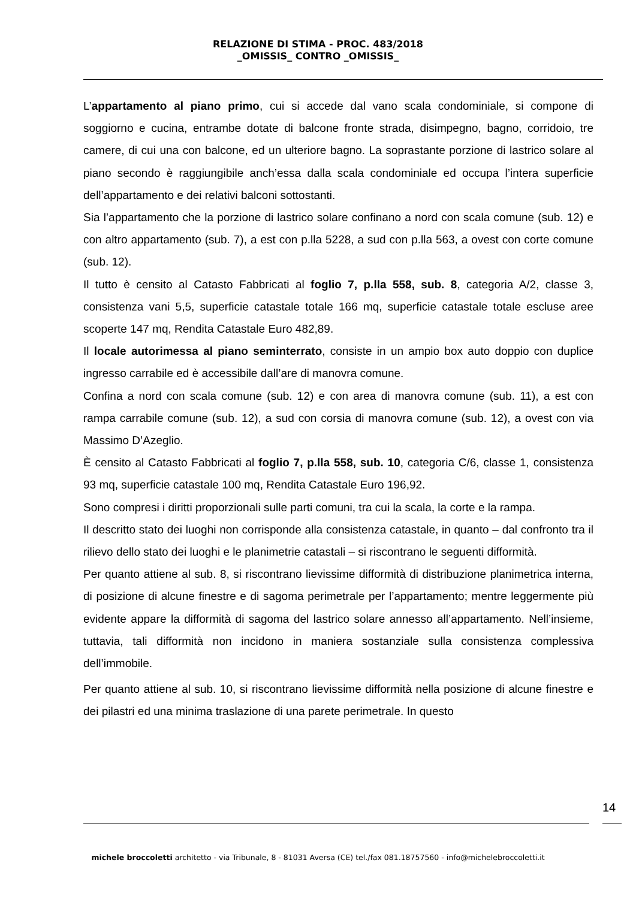RELAZIONE DI STIMA - PROC. 483/2018
_OMISSIS_ CONTRO _OMISSIS_
L’appartamento al piano primo, cui si accede dal vano scala condominiale, si compone di soggiorno e cucina, entrambe dotate di balcone fronte strada, disimpegno, bagno, corridoio, tre camere, di cui una con balcone, ed un ulteriore bagno. La soprastante porzione di lastrico solare al piano secondo è raggiungibile anch’essa dalla scala condominiale ed occupa l’intera superficie dell’appartamento e dei relativi balconi sottostanti.
Sia l’appartamento che la porzione di lastrico solare confinano a nord con scala comune (sub. 12) e con altro appartamento (sub. 7), a est con p.lla 5228, a sud con p.lla 563, a ovest con corte comune (sub. 12).
Il tutto è censito al Catasto Fabbricati al foglio 7, p.lla 558, sub. 8, categoria A/2, classe 3, consistenza vani 5,5, superficie catastale totale 166 mq, superficie catastale totale escluse aree scoperte 147 mq, Rendita Catastale Euro 482,89.
Il locale autorimessa al piano seminterrato, consiste in un ampio box auto doppio con duplice ingresso carrabile ed è accessibile dall’are di manovra comune.
Confina a nord con scala comune (sub. 12) e con area di manovra comune (sub. 11), a est con rampa carrabile comune (sub. 12), a sud con corsia di manovra comune (sub. 12), a ovest con via Massimo D’Azeglio.
È censito al Catasto Fabbricati al foglio 7, p.lla 558, sub. 10, categoria C/6, classe 1, consistenza 93 mq, superficie catastale 100 mq, Rendita Catastale Euro 196,92.
Sono compresi i diritti proporzionali sulle parti comuni, tra cui la scala, la corte e la rampa.
Il descritto stato dei luoghi non corrisponde alla consistenza catastale, in quanto – dal confronto tra il rilievo dello stato dei luoghi e le planimetrie catastali – si riscontrano le seguenti difformità.
Per quanto attiene al sub. 8, si riscontrano lievissime difformità di distribuzione planimetrica interna, di posizione di alcune finestre e di sagoma perimetrale per l’appartamento; mentre leggermente più evidente appare la difformità di sagoma del lastrico solare annesso all’appartamento. Nell’insieme, tuttavia, tali difformità non incidono in maniera sostanziale sulla consistenza complessiva dell’immobile.
Per quanto attiene al sub. 10, si riscontrano lievissime difformità nella posizione di alcune finestre e dei pilastri ed una minima traslazione di una parete perimetrale. In questo
14
michele broccoletti architetto - via Tribunale, 8 - 81031 Aversa (CE) tel./fax 081.18757560 - info@michelebroccoletti.it